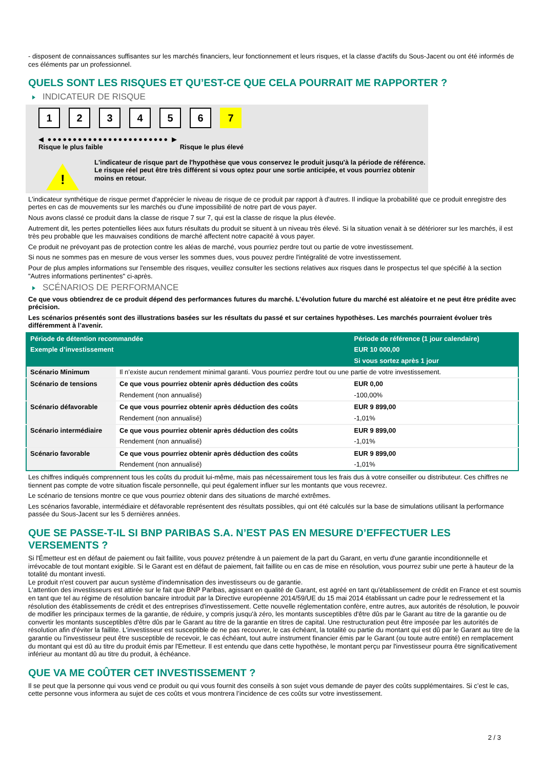- disposent de connaissances suffisantes sur les marchés financiers, leur fonctionnement et leurs risques, et la classe d'actifs du Sous-Jacent ou ont été informés de ces éléments par un professionnel.
QUELS SONT LES RISQUES ET QU’EST-CE QUE CELA POURRAIT ME RAPPORTER ?
INDICATEUR DE RISQUE
123456 7
◀ ●●●●●●●●●●●●●●●●●●●●●●●● ▶
Risque le plus faible Risque le plus élevé
!
L'indicateur de risque part de l'hypothèse que vous conservez le produit jusqu'à la période de référence.
Le risque réel peut être très différent si vous optez pour une sortie anticipée, et vous pourriez obtenir moins en retour.
L'indicateur synthétique de risque permet d'apprécier le niveau de risque de ce produit par rapport à d'autres. Il indique la probabilité que ce produit enregistre des pertes en cas de mouvements sur les marchés ou d'une impossibilité de notre part de vous payer.
Nous avons classé ce produit dans la classe de risque 7 sur 7, qui est la classe de risque la plus élevée.
Autrement dit, les pertes potentielles liées aux futurs résultats du produit se situent à un niveau très élevé. Si la situation venait à se détériorer sur les marchés, il est très peu probable que les mauvaises conditions de marché affectent notre capacité à vous payer.
Ce produit ne prévoyant pas de protection contre les aléas de marché, vous pourriez perdre tout ou partie de votre investissement.
Si nous ne sommes pas en mesure de vous verser les sommes dues, vous pouvez perdre l'intégralité de votre investissement.
Pour de plus amples informations sur l'ensemble des risques, veuillez consulter les sections relatives aux risques dans le prospectus tel que spécifié à la section "Autres informations pertinentes" ci-après.
SCÉNARIOS DE PERFORMANCE
Ce que vous obtiendrez de ce produit dépend des performances futures du marché. L’évolution future du marché est aléatoire et ne peut être prédite avec précision.
Les scénarios présentés sont des illustrations basées sur les résultats du passé et sur certaines hypothèses. Les marchés pourraient évoluer très différemment à l’avenir.
| Période de détention recommandée | | Période de référence (1 jour calendaire) |
| --- | --- | --- |
| Exemple d’investissement | | EUR 10 000,00 |
| | | Si vous sortez après 1 jour |
| Scénario Minimum | Il n’existe aucun rendement minimal garanti. Vous pourriez perdre tout ou une partie de votre investissement. | |
| Scénario de tensions | Ce que vous pourriez obtenir après déduction des coûts | EUR 0,00 |
| | Rendement (non annualisé) | -100,00% |
| Scénario défavorable | Ce que vous pourriez obtenir après déduction des coûts | EUR 9 899,00 |
| | Rendement (non annualisé) | -1,01% |
| Scénario intermédiaire | Ce que vous pourriez obtenir après déduction des coûts | EUR 9 899,00 |
| | Rendement (non annualisé) | -1,01% |
| Scénario favorable | Ce que vous pourriez obtenir après déduction des coûts | EUR 9 899,00 |
| | Rendement (non annualisé) | -1,01% |
Les chiffres indiqués comprennent tous les coûts du produit lui-même, mais pas nécessairement tous les frais dus à votre conseiller ou distributeur. Ces chiffres ne tiennent pas compte de votre situation fiscale personnelle, qui peut également influer sur les montants que vous recevrez.
Le scénario de tensions montre ce que vous pourriez obtenir dans des situations de marché extrêmes.
Les scénarios favorable, intermédiaire et défavorable représentent des résultats possibles, qui ont été calculés sur la base de simulations utilisant la performance passée du Sous-Jacent sur les 5 dernières années.
QUE SE PASSE-T-IL SI BNP PARIBAS S.A. N’EST PAS EN MESURE D’EFFECTUER LES VERSEMENTS ?
Si l'Émetteur est en défaut de paiement ou fait faillite, vous pouvez prétendre à un paiement de la part du Garant, en vertu d'une garantie inconditionnelle et irrévocable de tout montant exigible. Si le Garant est en défaut de paiement, fait faillite ou en cas de mise en résolution, vous pourrez subir une perte à hauteur de la totalité du montant investi.
Le produit n'est couvert par aucun système d'indemnisation des investisseurs ou de garantie.
L'attention des investisseurs est attirée sur le fait que BNP Paribas, agissant en qualité de Garant, est agréé en tant qu'établissement de crédit en France et est soumis en tant que tel au régime de résolution bancaire introduit par la Directive européenne 2014/59/UE du 15 mai 2014 établissant un cadre pour le redressement et la résolution des établissements de crédit et des entreprises d'investissement. Cette nouvelle réglementation confère, entre autres, aux autorités de résolution, le pouvoir de modifier les principaux termes de la garantie, de réduire, y compris jusqu'à zéro, les montants susceptibles d'être dûs par le Garant au titre de la garantie ou de convertir les montants susceptibles d'être dûs par le Garant au titre de la garantie en titres de capital. Une restructuration peut être imposée par les autorités de résolution afin d'éviter la faillite. L'investisseur est susceptible de ne pas recouvrer, le cas échéant, la totalité ou partie du montant qui est dû par le Garant au titre de la garantie ou l'investisseur peut être susceptible de recevoir, le cas échéant, tout autre instrument financier émis par le Garant (ou toute autre entité) en remplacement du montant qui est dû au titre du produit émis par l'Emetteur. Il est entendu que dans cette hypothèse, le montant perçu par l'investisseur pourra être significativement inférieur au montant dû au titre du produit, à échéance.
QUE VA ME COÛTER CET INVESTISSEMENT ?
Il se peut que la personne qui vous vend ce produit ou qui vous fournit des conseils à son sujet vous demande de payer des coûts supplémentaires. Si c’est le cas, cette personne vous informera au sujet de ces coûts et vous montrera l’incidence de ces coûts sur votre investissement.
2 / 3